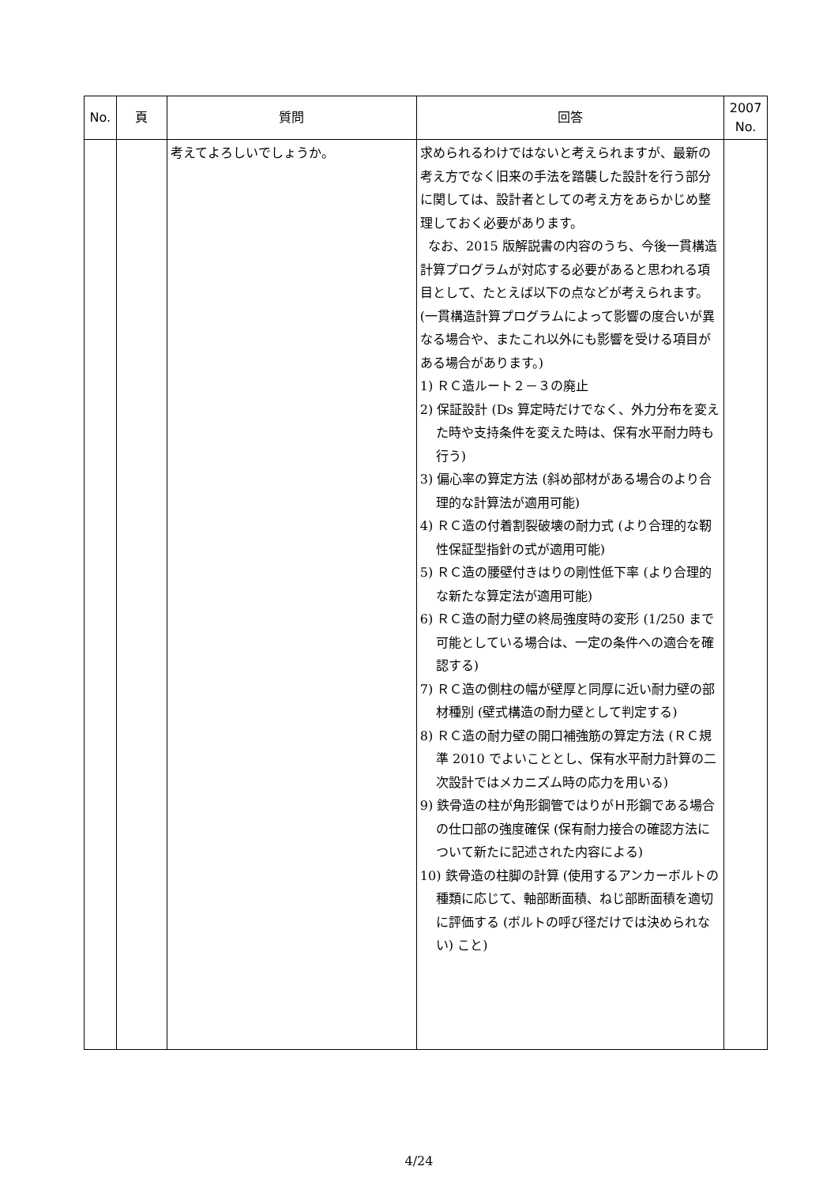| No. | 頁 | 質問 | 回答 | 2007 No. |
| --- | --- | --- | --- | --- |
| | | 考えてよろしいでしょうか。 | 求められるわけではないと考えられますが、最新の考え方でなく旧来の手法を踏襲した設計を行う部分に関しては、設計者としての考え方をあらかじめ整理しておく必要があります。 なお、2015 版解説書の内容のうち、今後一貫構造計算プログラムが対応する必要があると思われる項目として、たとえば以下の点などが考えられます。(一貫構造計算プログラムによって影響の度合いが異なる場合や、またこれ以外にも影響を受ける項目がある場合があります。) 1) ＲＣ造ルート２－３の廃止 2) 保証設計 (Ds 算定時だけでなく、外力分布を変えた時や支持条件を変えた時は、保有水平耐力時も行う) 3) 偏心率の算定方法 (斜め部材がある場合のより合理的な計算法が適用可能) 4) ＲＣ造の付着割裂破壊の耐力式 (より合理的な靭性保証型指針の式が適用可能) 5) ＲＣ造の腰壁付きはりの剛性低下率 (より合理的な新たな算定法が適用可能) 6) ＲＣ造の耐力壁の終局強度時の変形 (1/250 まで可能としている場合は、一定の条件への適合を確認する) 7) ＲＣ造の側柱の幅が壁厚と同厚に近い耐力壁の部材種別 (壁式構造の耐力壁として判定する) 8) ＲＣ造の耐力壁の開口補強筋の算定方法 (ＲＣ規準 2010 でよいこととし、保有水平耐力計算の二次設計ではメカニズム時の応力を用いる) 9) 鉄骨造の柱が角形鋼管ではりがＨ形鋼である場合の仕口部の強度確保 (保有耐力接合の確認方法について新たに記述された内容による) 10) 鉄骨造の柱脚の計算 (使用するアンカーボルトの種類に応じて、軸部断面積、ねじ部断面積を適切に評価する (ボルトの呼び径だけでは決められない) こと) | |
4/24